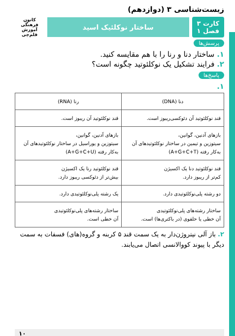زیست‌شناسی ۳ (دوازدهم)
کارت ۳
فصل ۱
ساختار نوکلئیک اسید
کانون فرهنگی آموزش
قلم‌چی
پرسش‌ها
۱. ساختار دنا و رنا را با هم مقایسه کنید.
۲. فرایند تشکیل یک نوکلئوتید چگونه است؟
پاسخ‌ها
۱.
| دنا (DNA) | رنا (RNA) |
| --- | --- |
| قند نوکلئوتید آن دئوکسی‌ریبوز است. | قند نوکلئوتید آن ریبوز است. |
| بازهای آدنین، گوانین، سیتوزین و تیمین در ساختار نوکلئوتیدهای آن به‌کار رفته (A+G+C+T) | بازهای آدنین، گوانین، سیتوزین و یوراسیل در ساختار نوکلئوتیدهای آن به‌کار رفته (A+G+C+U) |
| قند نوکلئوتید دنا یک اکسیژن کم‌تر از ریبوز دارد. | قند نوکلئوتید رنا یک اکسیژن بیش‌تر از دئوکسی ریبوز دارد. |
| دو رشته پلی‌نوکلئوتیدی دارد. | یک رشته پلی‌نوکلئوتیدی دارد. |
| ساختار رشته‌های پلی‌نوکلئوتیدی آن خطی یا حلقوی (در باکتری‌ها) است. | ساختار رشته‌های پلی‌نوکلئوتیدی آن خطی است. |
۲. باز آلی نیتروژن‌دار به یک سمت قند ۵ کربنه و گروه(های) فسفات به سمت دیگر با پیوند کووالانسی اتصال می‌یابند.
۱۰